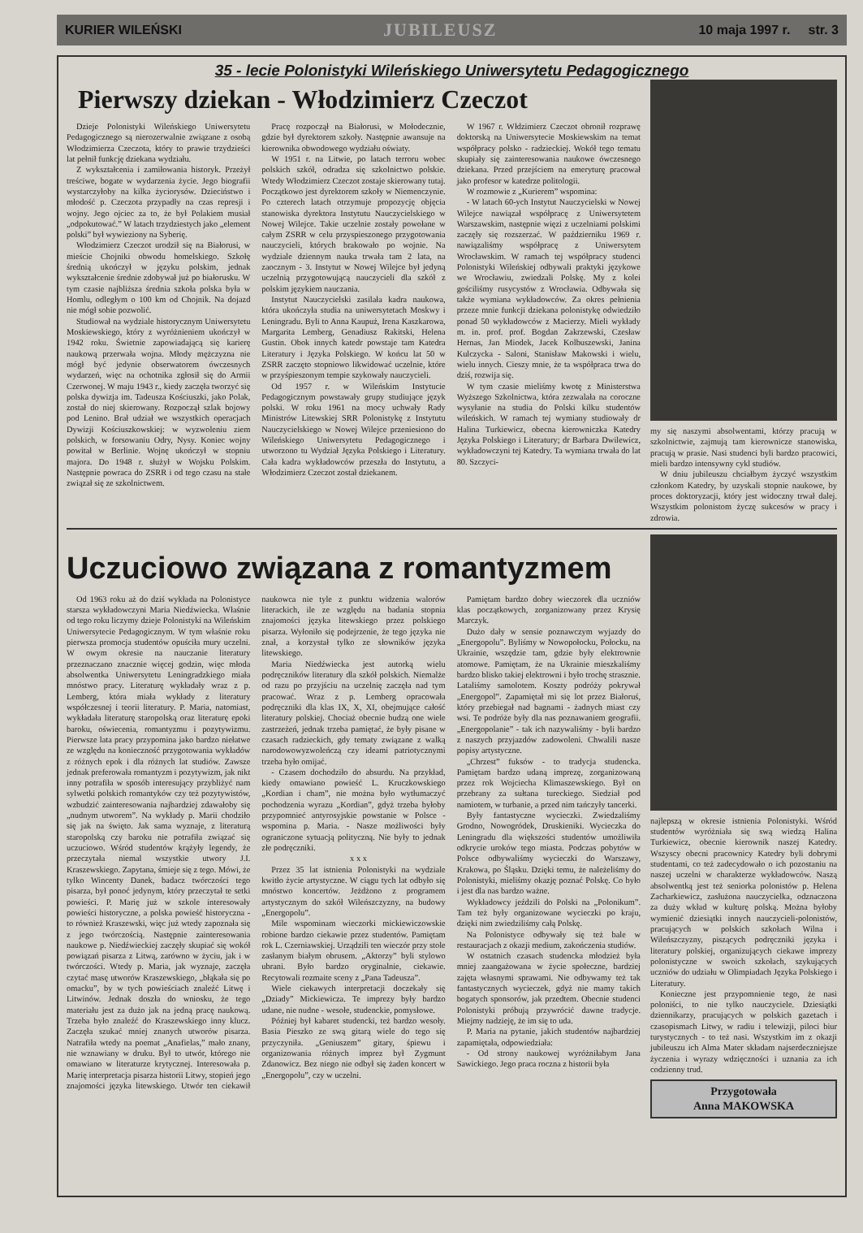KURIER WILEŃSKI JUBILEUSZ 10 maja 1997 r. str. 3
35 - lecie Polonistyki Wileńskiego Uniwersytetu Pedagogicznego
Pierwszy dziekan - Włodzimierz Czeczot
Dzieje Polonistyki Wileńskiego Uniwersytetu Pedagogicznego są nierozerwalnie związane z osobą Włodzimierza Czeczota, który to prawie trzydzieści lat pełnił funkcję dziekana wydziału.
Z wykształcenia i zamiłowania historyk. Przeżył treściwe, bogate w wydarzenia życie. Jego biografii wystarczyłoby na kilka życiorysów. Dzieciństwo i młodość p. Czeczota przypadły na czas represji i wojny. Jego ojciec za to, że był Polakiem musiał „odpokutować.” W latach trzydziestych jako „element polski” był wywieziony na Syberię.
Włodzimierz Czeczot urodził się na Białorusi, w mieście Chojniki obwodu homelskiego. Szkołę średnią ukończył w języku polskim, jednak wykształcenie średnie zdobywał już po białorusku. W tym czasie najbliższa średnia szkoła polska była w Homlu, odległym o 100 km od Chojnik. Na dojazd nie mógł sobie pozwolić.
Studiował na wydziale historycznym Uniwersytetu Moskiewskiego, który z wyróżnieniem ukończył w 1942 roku. Świetnie zapowiadającą się karierę naukową przerwała wojna. Młody mężczyzna nie mógł być jedynie obserwatorem ówczesnych wydarzeń, więc na ochotnika zgłosił się do Armii Czerwonej. W maju 1943 r., kiedy zaczęła tworzyć się polska dywizja im. Tadeusza Kościuszki, jako Polak, został do niej skierowany. Rozpoczął szlak bojowy pod Lenino. Brał udział we wszystkich operacjach Dywizji Kościuszkowskiej: w wyzwoleniu ziem polskich, w forsowaniu Odry, Nysy. Koniec wojny powitał w Berlinie. Wojnę ukończył w stopniu majora. Do 1948 r. służył w Wojsku Polskim. Następnie powraca do ZSRR i od tego czasu na stałe związał się ze szkolnictwem.
Pracę rozpoczął na Białorusi, w Mołodecznie, gdzie był dyrektorem szkoły. Następnie awansuje na kierownika obwodowego wydziału oświaty.
W 1951 r. na Litwie, po latach terroru wobec polskich szkół, odradza się szkolnictwo polskie. Wtedy Włodzimierz Czeczot zostaje skierowany tutaj. Początkowo jest dyrektorem szkoły w Niemenczynie. Po czterech latach otrzymuje propozycję objęcia stanowiska dyrektora Instytutu Nauczycielskiego w Nowej Wilejce. Takie uczelnie zostały powołane w całym ZSRR w celu przyspieszonego przygotowania nauczycieli, których brakowało po wojnie. Na wydziale dziennym nauka trwała tam 2 lata, na zaocznym - 3. Instytut w Nowej Wilejce był jedyną uczelnią przygotowującą nauczycieli dla szkół z polskim językiem nauczania.
Instytut Nauczycielski zasilała kadra naukowa, która ukończyła studia na uniwersytetach Moskwy i Leningradu. Byli to Anna Kaupuż, Irena Kaszkarowa, Margarita Lemberg, Genadiusz Rakitski, Helena Gustin. Obok innych katedr powstaje tam Katedra Literatury i Języka Polskiego. W końcu lat 50 w ZSRR zaczęto stopniowo likwidować uczelnie, które w przyśpieszonym tempie szykowały nauczycieli.
Od 1957 r. w Wileńskim Instytucie Pedagogicznym powstawały grupy studiujące język polski. W roku 1961 na mocy uchwały Rady Ministrów Litewskiej SRR Polonistykę z Instytutu Nauczycielskiego w Nowej Wilejce przeniesiono do Wileńskiego Uniwersytetu Pedagogicznego i utworzono tu Wydział Języka Polskiego i Literatury. Cała kadra wykładowców przeszła do Instytutu, a Włodzimierz Czeczot został dziekanem.
W 1967 r. Włdzimierz Czeczot obronił rozprawę doktorską na Uniwersytecie Moskiewskim na temat współpracy polsko - radzieckiej. Wokół tego tematu skupiały się zainteresowania naukowe ówczesnego dziekana. Przed przejściem na emeryturę pracował jako profesor w katedrze politologii.
W rozmowie z „Kurierem” wspomina:
- W latach 60-ych Instytut Nauczycielski w Nowej Wilejce nawiązał współpracę z Uniwersytetem Warszawskim, następnie więzi z uczelniami polskimi zaczęły się rozszerzać. W październiku 1969 r. nawiązaliśmy współpracę z Uniwersytem Wrocławskim. W ramach tej współpracy studenci Polonistyki Wileńskiej odbywali praktyki językowe we Wrocławiu, zwiedzali Polskę. My z kolei gościliśmy rusycystów z Wrocławia. Odbywała się także wymiana wykładowców. Za okres pełnienia przeze mnie funkcji dziekana polonistykę odwiedziło ponad 50 wykładowców z Macierzy. Mieli wykłady m. in. prof. prof. Bogdan Zakrzewski, Czesław Hernas, Jan Miodek, Jacek Kolbuszewski, Janina Kulczycka - Saloni, Stanisław Makowski i wielu, wielu innych. Cieszy mnie, że ta współpraca trwa do dziś, rozwija się.
W tym czasie mieliśmy kwotę z Ministerstwa Wyższego Szkolnictwa, która zezwalała na coroczne wysyłanie na studia do Polski kilku studentów wileńskich. W ramach tej wymiany studiowały dr Halina Turkiewicz, obecna kierowniczka Katedry Języka Polskiego i Literatury; dr Barbara Dwilewicz, wykładowczyni tej Katedry. Ta wymiana trwała do lat 80. Szczyci-
my się naszymi absolwentami, którzy pracują w szkolnictwie, zajmują tam kierownicze stanowiska, pracują w prasie. Nasi studenci byli bardzo pracowici, mieli bardzo intensywny cykl studiów.
W dniu jubileuszu chciałbym życzyć wszystkim członkom Katedry, by uzyskali stopnie naukowe, by proces doktoryzacji, który jest widoczny trwał dalej. Wszystkim polonistom życzę sukcesów w pracy i zdrowia.
Uczuciowo związana z romantyzmem
Od 1963 roku aż do dziś wykłada na Polonistyce starsza wykładowczyni Maria Niedźwiecka. Właśnie od tego roku liczymy dzieje Polonistyki na Wileńskim Uniwersytecie Pedagogicznym. W tym właśnie roku pierwsza promocja studentów opuściła mury uczelni. W owym okresie na nauczanie literatury przeznaczano znacznie więcej godzin, więc młoda absolwentka Uniwersytetu Leningradzkiego miała mnóstwo pracy. Literaturę wykładały wraz z p. Lemberg, która miała wykłady z literatury współczesnej i teorii literatury. P. Maria, natomiast, wykładała literaturę staropolską oraz literaturę epoki baroku, oświecenia, romantyzmu i pozytywizmu. Pierwsze lata pracy przypomina jako bardzo niełatwe ze względu na konieczność przygotowania wykładów z różnych epok i dla różnych lat studiów. Zawsze jednak preferowała romantyzm i pozytywizm, jak nikt inny potrafiła w sposób interesujący przybliżyć nam sylwetki polskich romantyków czy też pozytywistów, wzbudzić zainteresowania najbardziej zdawałoby się „nudnym utworem”. Na wykłady p. Marii chodziło się jak na święto. Jak sama wyznaje, z literaturą staropolską czy baroku nie potrafiła związać się uczuciowo. Wśród studentów krążyły legendy, że przeczytała niemal wszystkie utwory J.I. Kraszewskiego. Zapytana, śmieje się z tego. Mówi, że tylko Wincenty Danek, badacz twórczości tego pisarza, był ponoć jedynym, który przeczytał te setki powieści. P. Marię już w szkole interesowały powieści historyczne, a polska powieść historyczna - to również Kraszewski, więc już wtedy zapoznała się z jego twórczością. Następnie zainteresowania naukowe p. Niedźwieckiej zaczęły skupiać się wokół powiązań pisarza z Litwą, zarówno w życiu, jak i w twórczości. Wtedy p. Maria, jak wyznaje, zaczęła czytać masę utworów Kraszewskiego, „błąkała się po omacku”, by w tych powieściach znaleźć Litwę i Litwinów. Jednak doszła do wniosku, że tego materiału jest za dużo jak na jedną pracę naukową. Trzeba było znaleźć do Kraszewskiego inny klucz. Zaczęła szukać mniej znanych utworów pisarza. Natrafiła wtedy na poemat „Anafielas,” mało znany, nie wznawiany w druku. Był to utwór, którego nie omawiano w literaturze krytycznej. Interesowała p. Marię interpretacja pisarza historii Litwy, stopień jego znajomości języka litewskiego. Utwór ten ciekawił naukowca nie tyle z punktu widzenia walorów literackich, ile ze względu na badania stopnia znajomości języka litewskiego przez polskiego pisarza. Wyłoniło się podejrzenie, że tego języka nie znał, a korzystał tylko ze słowników języka litewskiego.
Maria Niedźwiecka jest autorką wielu podręczników literatury dla szkół polskich. Niemalże od razu po przyjściu na uczelnię zaczęła nad tym pracować. Wraz z p. Lemberg opracowała podręczniki dla klas IX, X, XI, obejmujące całość literatury polskiej. Chociaż obecnie budzą one wiele zastrzeżeń, jednak trzeba pamiętać, że były pisane w czasach radzieckich, gdy tematy związane z walką narodowowyzwoleńczą czy ideami patriotycznymi trzeba było omijać.
- Czasem dochodziło do absurdu. Na przykład, kiedy omawiano powieść L. Kruczkowskiego „Kordian i cham”, nie można było wytłumaczyć pochodzenia wyrazu „Kordian”, gdyż trzeba byłoby przypomnieć antyrosyjskie powstanie w Polsce - wspomina p. Maria. - Nasze możliwości były ograniczone sytuacją polityczną. Nie były to jednak złe podręczniki.
x x x
Przez 35 lat istnienia Polonistyki na wydziale kwitło życie artystyczne. W ciągu tych lat odbyło się mnóstwo koncertów. Jeżdżono z programem artystycznym do szkół Wileńszczyzny, na budowy „Energopolu”.
Mile wspominam wieczorki mickiewiczowskie robione bardzo ciekawie przez studentów. Pamiętam rok L. Czerniawskiej. Urządzili ten wieczór przy stole zasłanym białym obrusem. „Aktorzy” byli stylowo ubrani. Było bardzo oryginalnie, ciekawie. Recytowali rozmaite sceny z „Pana Tadeusza”.
Wiele ciekawych interpretacji doczekały się „Dziady” Mickiewicza. Te imprezy były bardzo udane, nie nudne - wesołe, studenckie, pomysłowe.
Później był kabaret studencki, też bardzo wesoły. Basia Pieszko ze swą gitarą wiele do tego się przyczyniła. „Geniuszem” gitary, śpiewu i organizowania różnych imprez był Zygmunt Zdanowicz. Bez niego nie odbył się żaden koncert w „Energopolu”, czy w uczelni.
Pamiętam bardzo dobry wieczorek dla uczniów klas początkowych, zorganizowany przez Krysię Marczyk.
Dużo dały w sensie poznawczym wyjazdy do „Energopolu”. Byliśmy w Nowopołocku, Połocku, na Ukrainie, wszędzie tam, gdzie były elektrownie atomowe. Pamiętam, że na Ukrainie mieszkaliśmy bardzo blisko takiej elektrowni i było trochę strasznie. Lataliśmy samolotem. Koszty podróży pokrywał „Energopol”. Zapamiętał mi się lot przez Białoruś, który przebiegał nad bagnami - żadnych miast czy wsi. Te podróże były dla nas poznawaniem geografii. „Energopolanie” - tak ich nazywaliśmy - byli bardzo z naszych przyjazdów zadowoleni. Chwalili nasze popisy artystyczne.
„Chrzest” fuksów - to tradycja studencka. Pamiętam bardzo udaną imprezę, zorganizowaną przez rok Wojciecha Klimaszewskiego. Był on przebrany za sułtana tureckiego. Siedział pod namiotem, w turbanie, a przed nim tańczyły tancerki.
Były fantastyczne wycieczki. Zwiedzaliśmy Grodno, Nowogródek, Druskieniki. Wycieczka do Leningradu dla większości studentów umożliwiła odkrycie uroków tego miasta. Podczas pobytów w Polsce odbywaliśmy wycieczki do Warszawy, Krakowa, po Śląsku. Dzięki temu, że należeliśmy do Polonistyki, mieliśmy okazję poznać Polskę. Co było i jest dla nas bardzo ważne.
Wykładowcy jeździli do Polski na „Polonikum”. Tam też były organizowane wycieczki po kraju, dzięki nim zwiedziliśmy całą Polskę.
Na Polonistyce odbywały się też bale w restauracjach z okazji medium, zakończenia studiów.
W ostatnich czasach studencka młodzież była mniej zaangażowana w życie społeczne, bardziej zajęta własnymi sprawami. Nie odbywamy też tak fantastycznych wycieczek, gdyż nie mamy takich bogatych sponsorów, jak przedtem. Obecnie studenci Polonistyki próbują przywrócić dawne tradycje. Miejmy nadzieję, że im się to uda.
P. Maria na pytanie, jakich studentów najbardziej zapamiętała, odpowiedziała:
- Od strony naukowej wyróżniłabym Jana Sawickiego. Jego praca roczna z historii była
najlepszą w okresie istnienia Polonistyki. Wśród studentów wyróżniała się swą wiedzą Halina Turkiewicz, obecnie kierownik naszej Katedry. Wszyscy obecni pracownicy Katedry byli dobrymi studentami, co też zadecydowało o ich pozostaniu na naszej uczelni w charakterze wykładowców. Naszą absolwentką jest też seniorka polonistów p. Helena Zacharkiewicz, zasłużona nauczycielka, odznaczona za duży wkład w kulturę polską. Można byłoby wymienić dziesiątki innych nauczycieli-polonistów, pracujących w polskich szkołach Wilna i Wileńszczyzny, piszących podręczniki języka i literatury polskiej, organizujących ciekawe imprezy polonistyczne w swoich szkołach, szykujących uczniów do udziału w Olimpiadach Języka Polskiego i Literatury.
Konieczne jest przypomnienie tego, że nasi poloniści, to nie tylko nauczyciele. Dziesiątki dziennikarzy, pracujących w polskich gazetach i czasopismach Litwy, w radiu i telewizji, piloci biur turystycznych - to też nasi. Wszystkim im z okazji jubileuszu ich Alma Mater składam najserdeczniejsze życzenia i wyrazy wdzięczności i uznania za ich codzienny trud.
Przygotowała
Anna MAKOWSKA